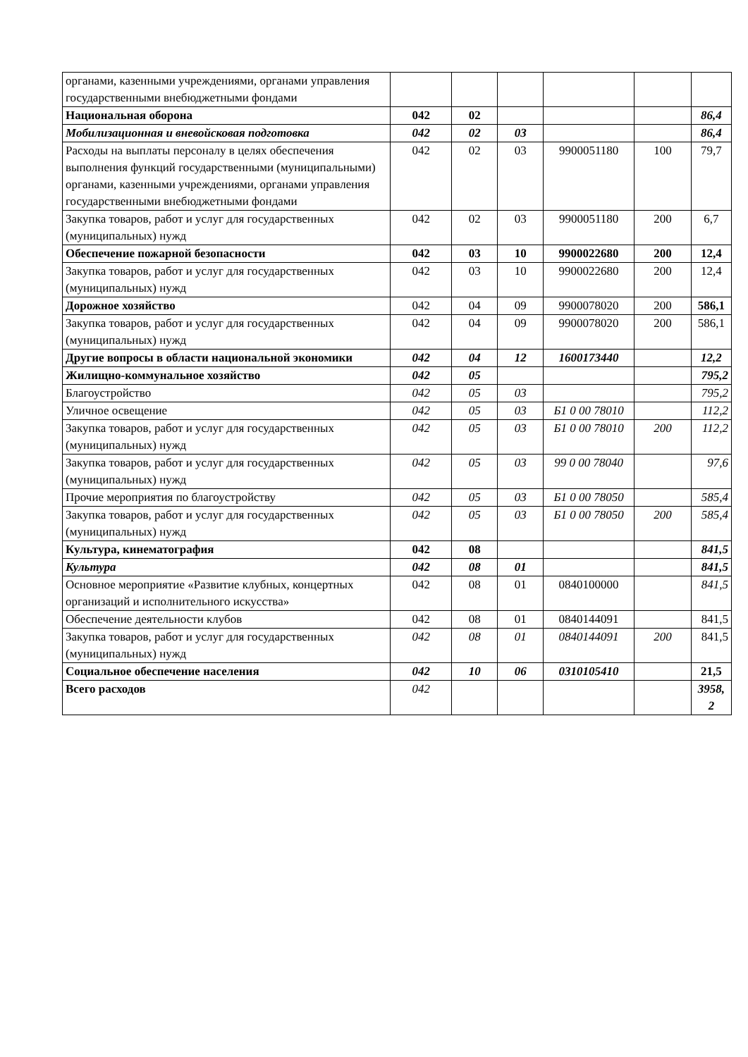| органами, казенными учреждениями, органами управления государственными внебюджетными фондами | | | | | | |
| Национальная оборона | 042 | 02 | | | | 86,4 |
| Мобилизационная и вневойсковая подготовка | 042 | 02 | 03 | | | 86,4 |
| Расходы на выплаты персоналу в целях обеспечения выполнения функций государственными (муниципальными) органами, казенными учреждениями, органами управления государственными внебюджетными фондами | 042 | 02 | 03 | 9900051180 | 100 | 79,7 |
| Закупка товаров, работ и услуг для государственных (муниципальных) нужд | 042 | 02 | 03 | 9900051180 | 200 | 6,7 |
| Обеспечение пожарной безопасности | 042 | 03 | 10 | 9900022680 | 200 | 12,4 |
| Закупка товаров, работ и услуг для государственных (муниципальных) нужд | 042 | 03 | 10 | 9900022680 | 200 | 12,4 |
| Дорожное хозяйство | 042 | 04 | 09 | 9900078020 | 200 | 586,1 |
| Закупка товаров, работ и услуг для государственных (муниципальных) нужд | 042 | 04 | 09 | 9900078020 | 200 | 586,1 |
| Другие вопросы в области национальной экономики | 042 | 04 | 12 | 1600173440 | | 12,2 |
| Жилищно-коммунальное хозяйство | 042 | 05 | | | | 795,2 |
| Благоустройство | 042 | 05 | 03 | | | 795,2 |
| Уличное освещение | 042 | 05 | 03 | Б1 0 00 78010 | | 112,2 |
| Закупка товаров, работ и услуг для государственных (муниципальных) нужд | 042 | 05 | 03 | Б1 0 00 78010 | 200 | 112,2 |
| Закупка товаров, работ и услуг для государственных (муниципальных) нужд | 042 | 05 | 03 | 99 0 00 78040 | | 97,6 |
| Прочие мероприятия по благоустройству | 042 | 05 | 03 | Б1 0 00 78050 | | 585,4 |
| Закупка товаров, работ и услуг для государственных (муниципальных) нужд | 042 | 05 | 03 | Б1 0 00 78050 | 200 | 585,4 |
| Культура, кинематография | 042 | 08 | | | | 841,5 |
| Культура | 042 | 08 | 01 | | | 841,5 |
| Основное мероприятие «Развитие клубных, концертных организаций и исполнительного искусства» | 042 | 08 | 01 | 0840100000 | | 841,5 |
| Обеспечение деятельности клубов | 042 | 08 | 01 | 0840144091 | | 841,5 |
| Закупка товаров, работ и услуг для государственных (муниципальных) нужд | 042 | 08 | 01 | 0840144091 | 200 | 841,5 |
| Социальное обеспечение населения | 042 | 10 | 06 | 0310105410 | | 21,5 |
| Всего расходов | 042 | | | | | 3958, 2 |